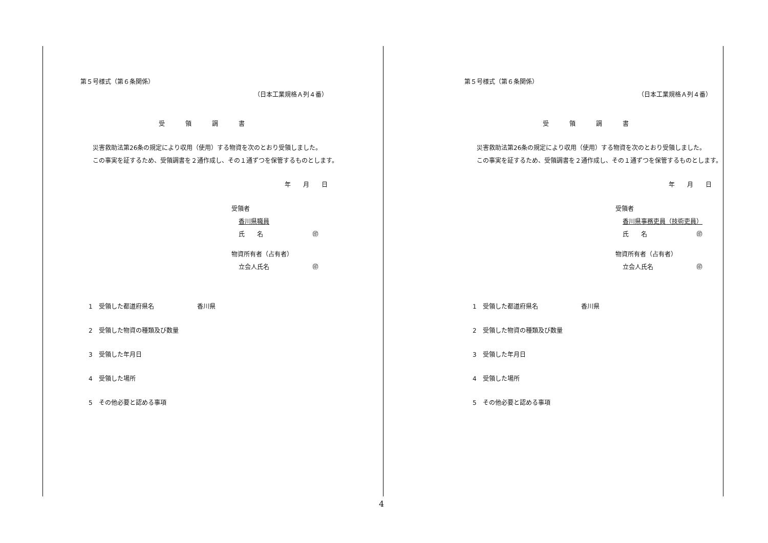第５号様式（第６条関係）
（日本工業規格Ａ列４番）
受領調書
災害救助法第26条の規定により収用（使用）する物資を次のとおり受領しました。
この事実を証するため、受領調書を２通作成し、その１通ずつを保管するものとします。
年　　月　　日
受領者
香川県職員
氏　　名　　　　　　　　㊞
物資所有者（占有者）
立会人氏名　　　　　　　㊞
1　受領した都道府県名　　　　　　　香川県
2　受領した物資の種類及び数量
3　受領した年月日
4　受領した場所
5　その他必要と認める事項
第５号様式（第６条関係）
（日本工業規格Ａ列４番）
受領調書
災害救助法第26条の規定により収用（使用）する物資を次のとおり受領しました。
この事実を証するため、受領調書を２通作成し、その１通ずつを保管するものとします。
年　　月　　日
受領者
香川県事務吏員（技術吏員）
氏　　名　　　　　　　　㊞
物資所有者（占有者）
立会人氏名　　　　　　　㊞
1　受領した都道府県名　　　　　　　香川県
2　受領した物資の種類及び数量
3　受領した年月日
4　受領した場所
5　その他必要と認める事項
4